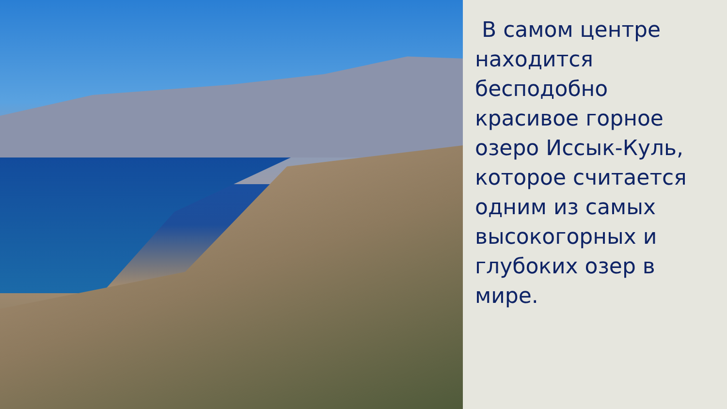В самом центре находится бесподобно красивое горное озеро Иссык-Куль, которое считается одним из самых высокогорных и глубоких озер в мире.